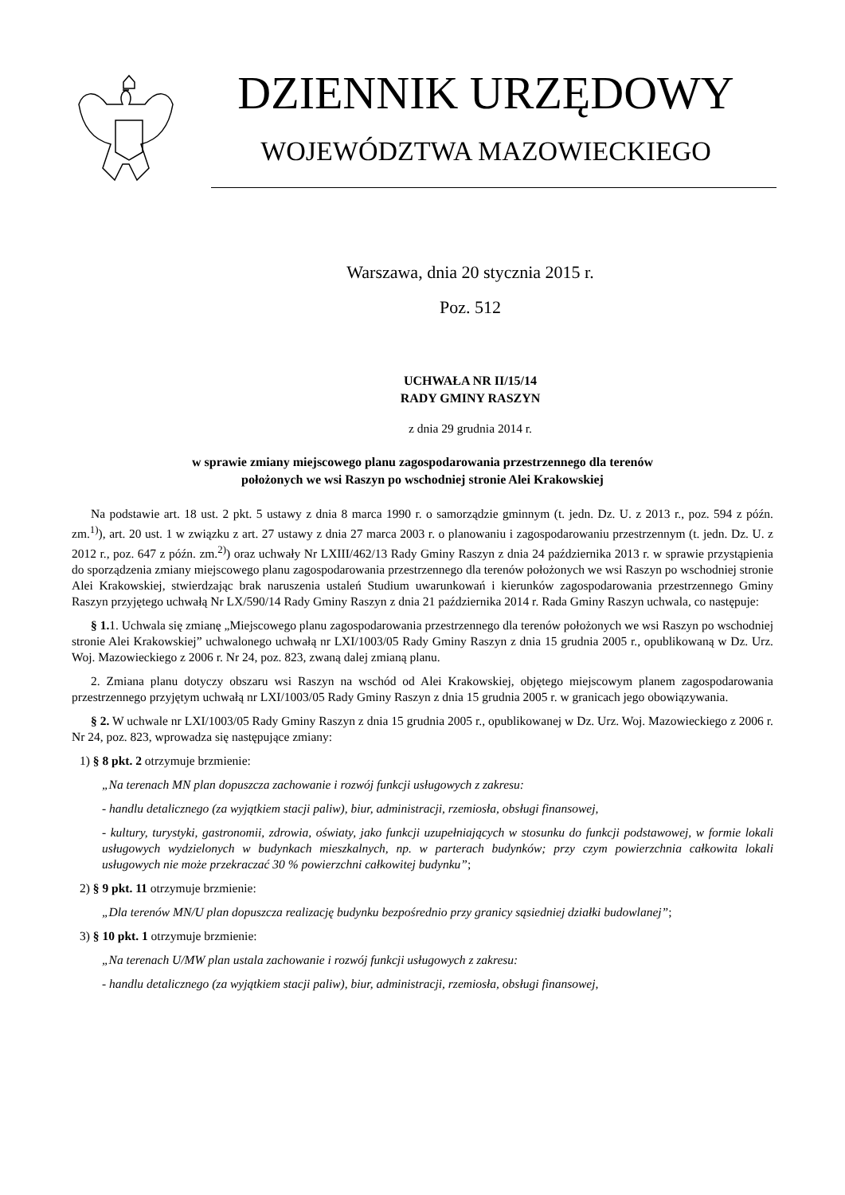DZIENNIK URZĘDOWY
WOJEWÓDZTWA MAZOWIECKIEGO
Warszawa, dnia 20 stycznia 2015 r.
Poz. 512
UCHWAŁA NR II/15/14
RADY GMINY RASZYN
z dnia 29 grudnia 2014 r.
w sprawie zmiany miejscowego planu zagospodarowania przestrzennego dla terenów
położonych we wsi Raszyn po wschodniej stronie Alei Krakowskiej
Na podstawie art. 18 ust. 2 pkt. 5 ustawy z dnia 8 marca 1990 r. o samorządzie gminnym (t. jedn. Dz. U. z 2013 r., poz. 594 z późn. zm.<sup>1)</sup>), art. 20 ust. 1 w związku z art. 27 ustawy z dnia 27 marca 2003 r. o planowaniu i zagospodarowaniu przestrzennym (t. jedn. Dz. U. z 2012 r., poz. 647 z późn. zm.<sup>2)</sup>) oraz uchwały Nr LXIII/462/13 Rady Gminy Raszyn z dnia 24 października 2013 r. w sprawie przystąpienia do sporządzenia zmiany miejscowego planu zagospodarowania przestrzennego dla terenów położonych we wsi Raszyn po wschodniej stronie Alei Krakowskiej, stwierdzając brak naruszenia ustaleń Studium uwarunkowań i kierunków zagospodarowania przestrzennego Gminy Raszyn przyjętego uchwałą Nr LX/590/14 Rady Gminy Raszyn z dnia 21 października 2014 r. Rada Gminy Raszyn uchwala, co następuje:
§ 1. 1. Uchwala się zmianę „Miejscowego planu zagospodarowania przestrzennego dla terenów położonych we wsi Raszyn po wschodniej stronie Alei Krakowskiej” uchwalonego uchwałą nr LXI/1003/05 Rady Gminy Raszyn z dnia 15 grudnia 2005 r., opublikowaną w Dz. Urz. Woj. Mazowieckiego z 2006 r. Nr 24, poz. 823, zwaną dalej zmianą planu.
2. Zmiana planu dotyczy obszaru wsi Raszyn na wschód od Alei Krakowskiej, objętego miejscowym planem zagospodarowania przestrzennego przyjętym uchwałą nr LXI/1003/05 Rady Gminy Raszyn z dnia 15 grudnia 2005 r. w granicach jego obowiązywania.
§ 2. W uchwale nr LXI/1003/05 Rady Gminy Raszyn z dnia 15 grudnia 2005 r., opublikowanej w Dz. Urz. Woj. Mazowieckiego z 2006 r. Nr 24, poz. 823, wprowadza się następujące zmiany:
1) § 8 pkt. 2 otrzymuje brzmienie:
„Na terenach MN plan dopuszcza zachowanie i rozwój funkcji usługowych z zakresu:
- handlu detalicznego (za wyjątkiem stacji paliw), biur, administracji, rzemiosła, obsługi finansowej,
- kultury, turystyki, gastronomii, zdrowia, oświaty, jako funkcji uzupełniających w stosunku do funkcji podstawowej, w formie lokali usługowych wydzielonych w budynkach mieszkalnych, np. w parterach budynków; przy czym powierzchnia całkowita lokali usługowych nie może przekraczać 30 % powierzchni całkowitej budynku”;
2) § 9 pkt. 11 otrzymuje brzmienie:
„Dla terenów MN/U plan dopuszcza realizację budynku bezpośrednio przy granicy sąsiedniej działki budowlanej”;
3) § 10 pkt. 1 otrzymuje brzmienie:
„Na terenach U/MW plan ustala zachowanie i rozwój funkcji usługowych z zakresu:
- handlu detalicznego (za wyjątkiem stacji paliw), biur, administracji, rzemiosła, obsługi finansowej,